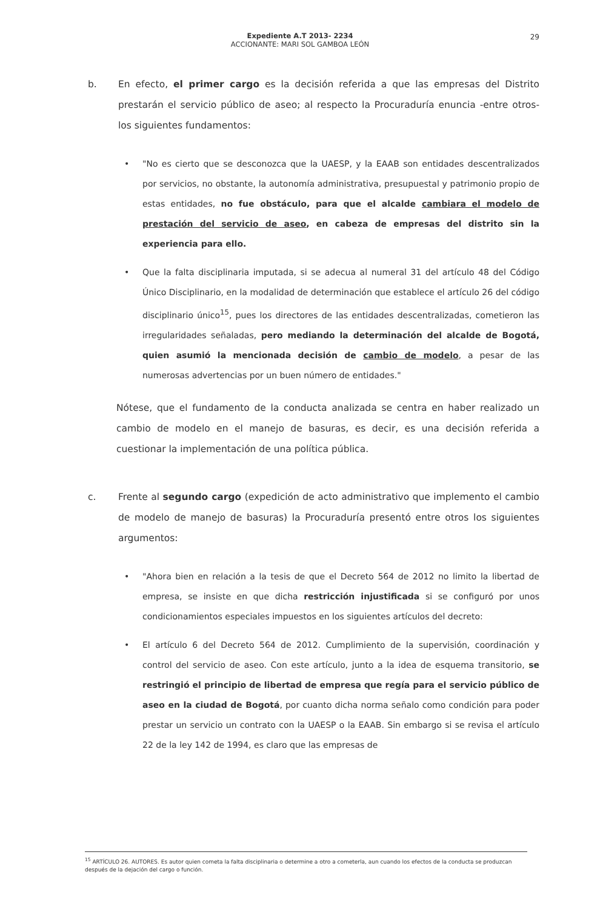29
Expediente A.T 2013- 2234
ACCIONANTE: MARI SOL GAMBOA LEÓN
b. En efecto, el primer cargo es la decisión referida a que las empresas del Distrito prestarán el servicio público de aseo; al respecto la Procuraduría enuncia -entre otros- los siguientes fundamentos:
• "No es cierto que se desconozca que la UAESP, y la EAAB son entidades descentralizados por servicios, no obstante, la autonomía administrativa, presupuestal y patrimonio propio de estas entidades, no fue obstáculo, para que el alcalde cambiara el modelo de prestación del servicio de aseo, en cabeza de empresas del distrito sin la experiencia para ello.
• Que la falta disciplinaria imputada, si se adecua al numeral 31 del artículo 48 del Código Único Disciplinario, en la modalidad de determinación que establece el artículo 26 del código disciplinario único<sup>15</sup>, pues los directores de las entidades descentralizadas, cometieron las irregularidades señaladas, pero mediando la determinación del alcalde de Bogotá, quien asumió la mencionada decisión de cambio de modelo, a pesar de las numerosas advertencias por un buen número de entidades."
Nótese, que el fundamento de la conducta analizada se centra en haber realizado un cambio de modelo en el manejo de basuras, es decir, es una decisión referida a cuestionar la implementación de una política pública.
c. Frente al segundo cargo (expedición de acto administrativo que implemento el cambio de modelo de manejo de basuras) la Procuraduría presentó entre otros los siguientes argumentos:
• "Ahora bien en relación a la tesis de que el Decreto 564 de 2012 no limito la libertad de empresa, se insiste en que dicha restricción injustificada si se configuró por unos condicionamientos especiales impuestos en los siguientes artículos del decreto:
• El artículo 6 del Decreto 564 de 2012. Cumplimiento de la supervisión, coordinación y control del servicio de aseo. Con este artículo, junto a la idea de esquema transitorio, se restringió el principio de libertad de empresa que regía para el servicio público de aseo en la ciudad de Bogotá, por cuanto dicha norma señalo como condición para poder prestar un servicio un contrato con la UAESP o la EAAB. Sin embargo si se revisa el artículo 22 de la ley 142 de 1994, es claro que las empresas de
<sup>15</sup> ARTÍCULO 26. AUTORES. Es autor quien cometa la falta disciplinaria o determine a otro a cometerla, aun cuando los efectos de la conducta se produzcan después de la dejación del cargo o función.